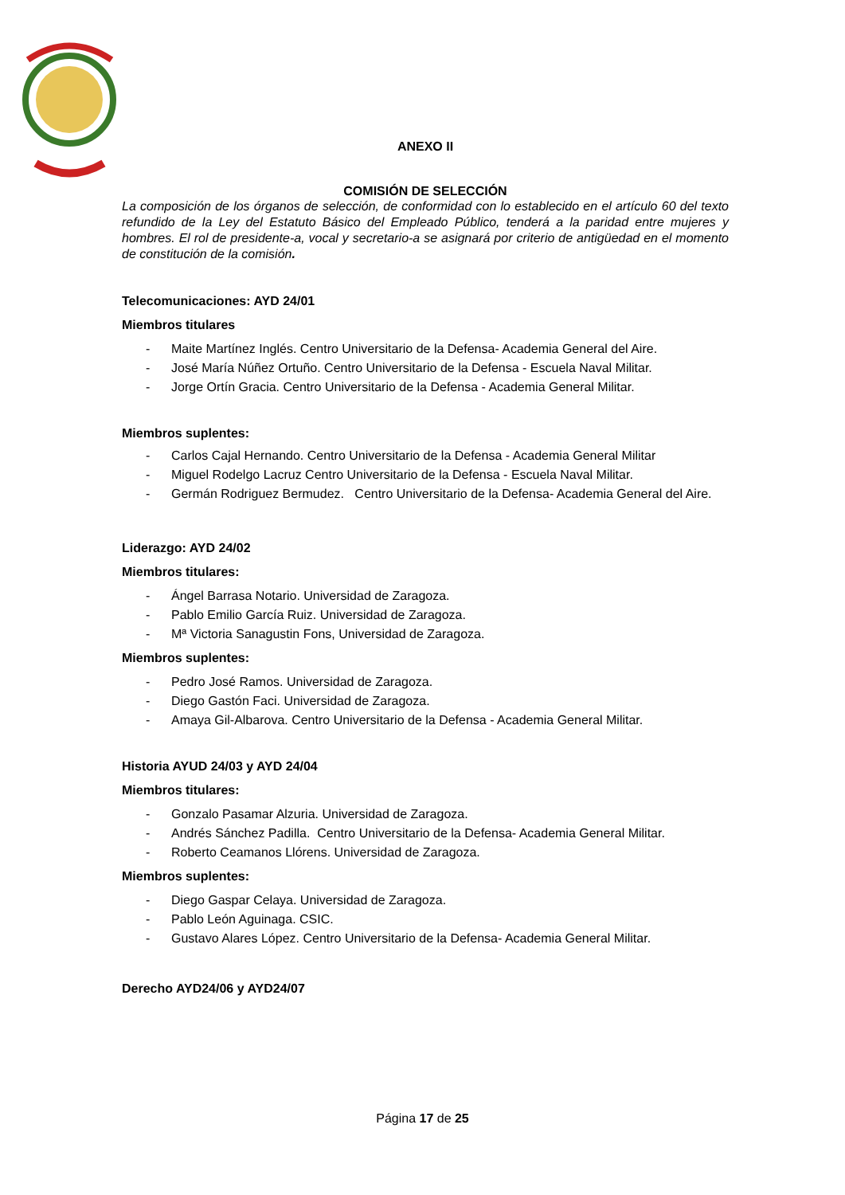ANEXO II
COMISIÓN DE SELECCIÓN
La composición de los órganos de selección, de conformidad con lo establecido en el artículo 60 del texto refundido de la Ley del Estatuto Básico del Empleado Público, tenderá a la paridad entre mujeres y hombres. El rol de presidente-a, vocal y secretario-a se asignará por criterio de antigüedad en el momento de constitución de la comisión.
Telecomunicaciones: AYD 24/01
Miembros titulares
- Maite Martínez Inglés. Centro Universitario de la Defensa- Academia General del Aire.
- José María Núñez Ortuño. Centro Universitario de la Defensa - Escuela Naval Militar.
- Jorge Ortín Gracia. Centro Universitario de la Defensa - Academia General Militar.
Miembros suplentes:
- Carlos Cajal Hernando. Centro Universitario de la Defensa - Academia General Militar
- Miguel Rodelgo Lacruz Centro Universitario de la Defensa - Escuela Naval Militar.
- Germán Rodriguez Bermudez. Centro Universitario de la Defensa- Academia General del Aire.
Liderazgo: AYD 24/02
Miembros titulares:
- Ángel Barrasa Notario. Universidad de Zaragoza.
- Pablo Emilio García Ruiz. Universidad de Zaragoza.
- Mª Victoria Sanagustin Fons, Universidad de Zaragoza.
Miembros suplentes:
- Pedro José Ramos. Universidad de Zaragoza.
- Diego Gastón Faci. Universidad de Zaragoza.
- Amaya Gil-Albarova. Centro Universitario de la Defensa - Academia General Militar.
Historia AYUD 24/03 y AYD 24/04
Miembros titulares:
- Gonzalo Pasamar Alzuria. Universidad de Zaragoza.
- Andrés Sánchez Padilla. Centro Universitario de la Defensa- Academia General Militar.
- Roberto Ceamanos Llórens. Universidad de Zaragoza.
Miembros suplentes:
- Diego Gaspar Celaya. Universidad de Zaragoza.
- Pablo León Aguinaga. CSIC.
- Gustavo Alares López. Centro Universitario de la Defensa- Academia General Militar.
Derecho AYD24/06 y AYD24/07
Página 17 de 25